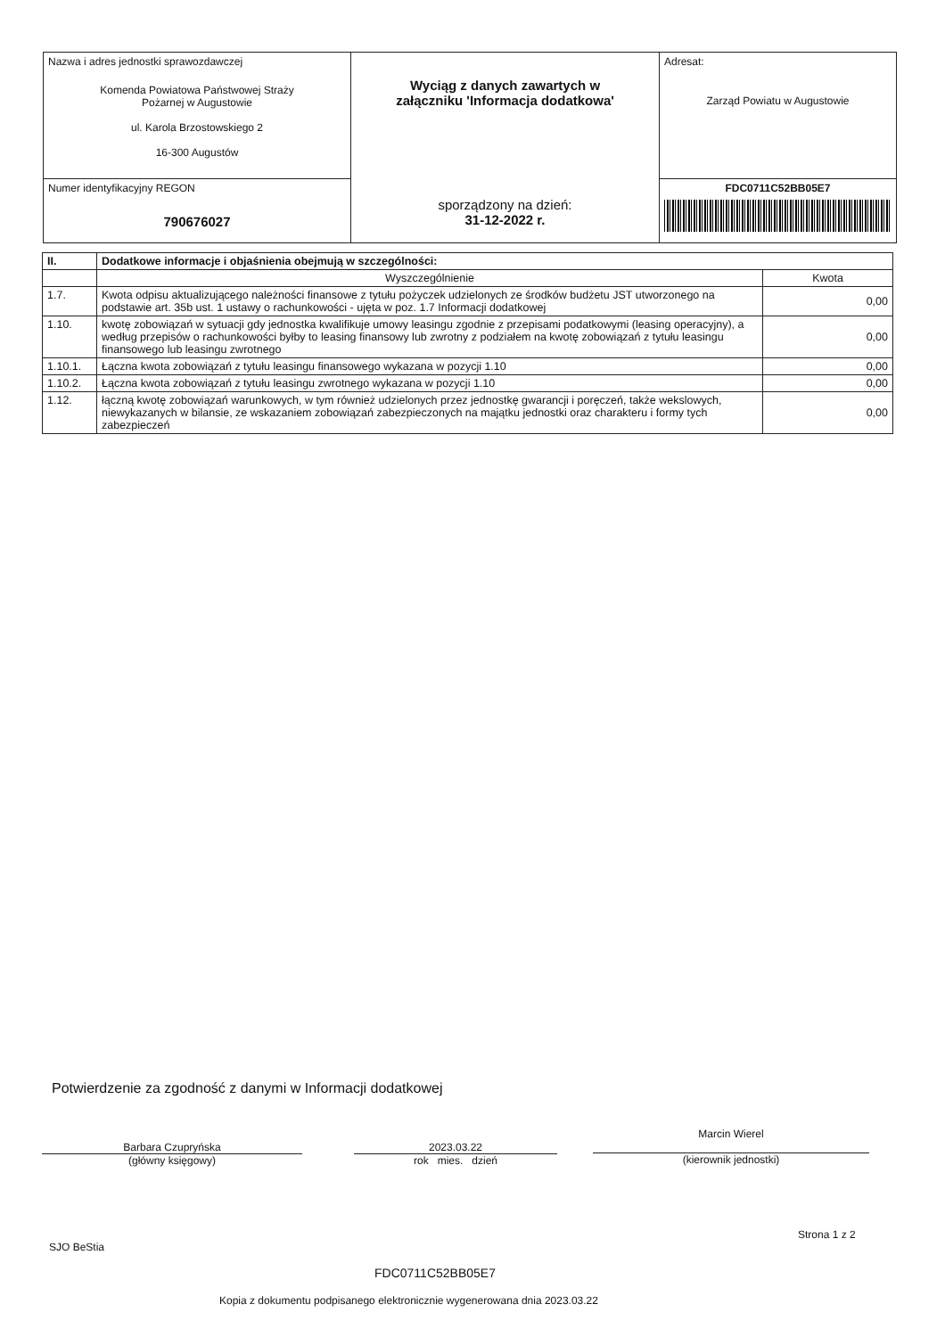| Nazwa i adres jednostki sprawozdawczej Komenda Powiatowa Państwowej Straży Pożarnej w Augustowie ul. Karola Brzostowskiego 2 16-300 Augustów | Wyciąg z danych zawartych w załączniku 'Informacja dodatkowa' sporządzony na dzień: 31-12-2022 r. | Adresat: Zarząd Powiatu w Augustowie |
| Numer identyfikacyjny REGON 790676027 | | FDC0711C52BB05E7 |
| II. | Dodatkowe informacje i objaśnienia obejmują w szczególności: | |
| --- | --- | --- |
| | Wyszczególnienie | Kwota |
| 1.7. | Kwota odpisu aktualizującego należności finansowe z tytułu pożyczek udzielonych ze środków budżetu JST utworzonego na podstawie art. 35b ust. 1 ustawy o rachunkowości - ujęta w poz. 1.7 Informacji dodatkowej | 0,00 |
| 1.10. | kwotę zobowiązań w sytuacji gdy jednostka kwalifikuje umowy leasingu zgodnie z przepisami podatkowymi (leasing operacyjny), a według przepisów o rachunkowości byłby to leasing finansowy lub zwrotny z podziałem na kwotę zobowiązań z tytułu leasingu finansowego lub leasingu zwrotnego | 0,00 |
| 1.10.1. | Łączna kwota zobowiązań z tytułu leasingu finansowego wykazana w pozycji 1.10 | 0,00 |
| 1.10.2. | Łączna kwota zobowiązań z tytułu leasingu zwrotnego wykazana w pozycji 1.10 | 0,00 |
| 1.12. | łączną kwotę zobowiązań warunkowych, w tym również udzielonych przez jednostkę gwarancji i poręczeń, także wekslowych, niewykazanych w bilansie, ze wskazaniem zobowiązań zabezpieczonych na majątku jednostki oraz charakteru i formy tych zabezpieczeń | 0,00 |
Potwierdzenie za zgodność z danymi w Informacji dodatkowej
Barbara Czupryńska
(główny księgowy)
2023.03.22
rok mies. dzień
Marcin Wierel
(kierownik jednostki)
SJO BeStia
Strona 1 z 2
FDC0711C52BB05E7
Kopia z dokumentu podpisanego elektronicznie wygenerowana dnia 2023.03.22